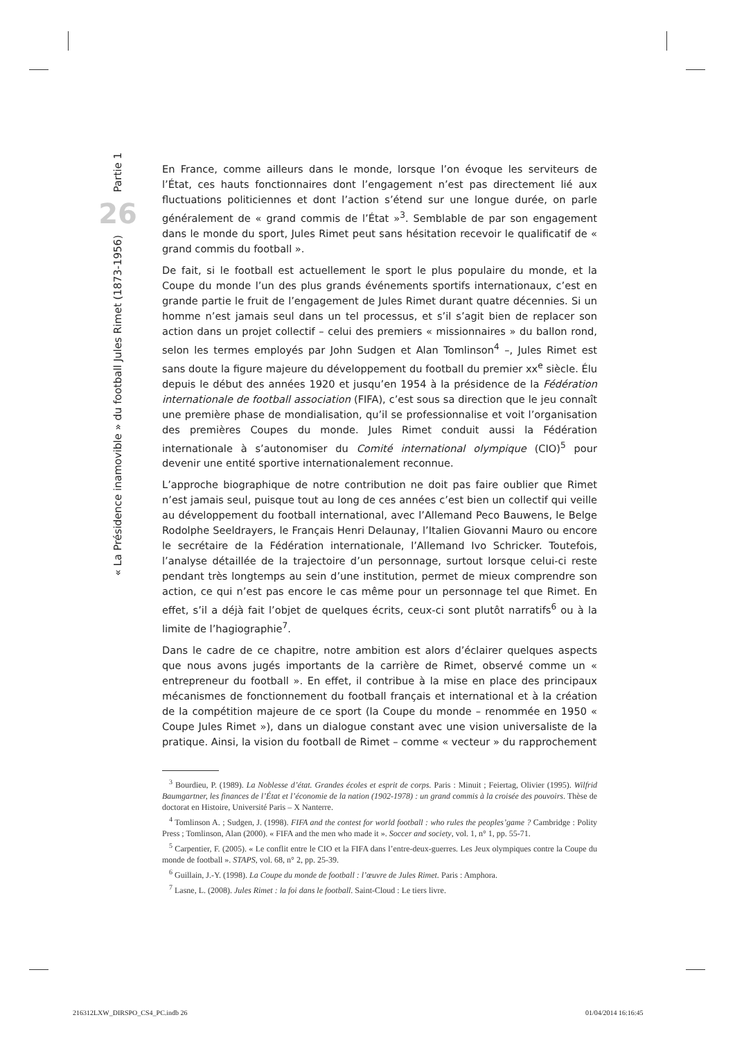Partie 1
26
« La Présidence inamovible » du football Jules Rimet (1873-1956)
En France, comme ailleurs dans le monde, lorsque l’on évoque les serviteurs de l’État, ces hauts fonctionnaires dont l’engagement n’est pas directement lié aux fluctuations politiciennes et dont l’action s’étend sur une longue durée, on parle généralement de « grand commis de l’État »<sup>3</sup>. Semblable de par son engagement dans le monde du sport, Jules Rimet peut sans hésitation recevoir le qualificatif de « grand commis du football ».
De fait, si le football est actuellement le sport le plus populaire du monde, et la Coupe du monde l’un des plus grands événements sportifs internationaux, c’est en grande partie le fruit de l’engagement de Jules Rimet durant quatre décennies. Si un homme n’est jamais seul dans un tel processus, et s’il s’agit bien de replacer son action dans un projet collectif – celui des premiers « missionnaires » du ballon rond, selon les termes employés par John Sudgen et Alan Tomlinson<sup>4</sup> –, Jules Rimet est sans doute la figure majeure du développement du football du premier xx<sup>e</sup> siècle. Élu depuis le début des années 1920 et jusqu’en 1954 à la présidence de la Fédération internationale de football association (FIFA), c’est sous sa direction que le jeu connaît une première phase de mondialisation, qu’il se professionnalise et voit l’organisation des premières Coupes du monde. Jules Rimet conduit aussi la Fédération internationale à s’autonomiser du Comité international olympique (CIO)<sup>5</sup> pour devenir une entité sportive internationalement reconnue.
L’approche biographique de notre contribution ne doit pas faire oublier que Rimet n’est jamais seul, puisque tout au long de ces années c’est bien un collectif qui veille au développement du football international, avec l’Allemand Peco Bauwens, le Belge Rodolphe Seeldrayers, le Français Henri Delaunay, l’Italien Giovanni Mauro ou encore le secrétaire de la Fédération internationale, l’Allemand Ivo Schricker. Toutefois, l’analyse détaillée de la trajectoire d’un personnage, surtout lorsque celui-ci reste pendant très longtemps au sein d’une institution, permet de mieux comprendre son action, ce qui n’est pas encore le cas même pour un personnage tel que Rimet. En effet, s’il a déjà fait l’objet de quelques écrits, ceux-ci sont plutôt narratifs<sup>6</sup> ou à la limite de l’hagiographie<sup>7</sup>.
Dans le cadre de ce chapitre, notre ambition est alors d’éclairer quelques aspects que nous avons jugés importants de la carrière de Rimet, observé comme un « entrepreneur du football ». En effet, il contribue à la mise en place des principaux mécanismes de fonctionnement du football français et international et à la création de la compétition majeure de ce sport (la Coupe du monde – renommée en 1950 « Coupe Jules Rimet »), dans un dialogue constant avec une vision universaliste de la pratique. Ainsi, la vision du football de Rimet – comme « vecteur » du rapprochement
<sup>3</sup> Bourdieu, P. (1989). La Noblesse d’état. Grandes écoles et esprit de corps. Paris : Minuit ; Feiertag, Olivier (1995). Wilfrid Baumgartner, les finances de l’État et l’économie de la nation (1902-1978) : un grand commis à la croisée des pouvoirs. Thèse de doctorat en Histoire, Université Paris – X Nanterre.
<sup>4</sup> Tomlinson A. ; Sudgen, J. (1998). FIFA and the contest for world football : who rules the peoples’game ? Cambridge : Polity Press ; Tomlinson, Alan (2000). « FIFA and the men who made it ». Soccer and society, vol. 1, n° 1, pp. 55-71.
<sup>5</sup> Carpentier, F. (2005). « Le conflit entre le CIO et la FIFA dans l’entre-deux-guerres. Les Jeux olympiques contre la Coupe du monde de football ». STAPS, vol. 68, n° 2, pp. 25-39.
<sup>6</sup> Guillain, J.-Y. (1998). La Coupe du monde de football : l’œuvre de Jules Rimet. Paris : Amphora.
<sup>7</sup> Lasne, L. (2008). Jules Rimet : la foi dans le football. Saint-Cloud : Le tiers livre.
216312LXW_DIRSPO_CS4_PC.indb 26
01/04/2014 16:16:45